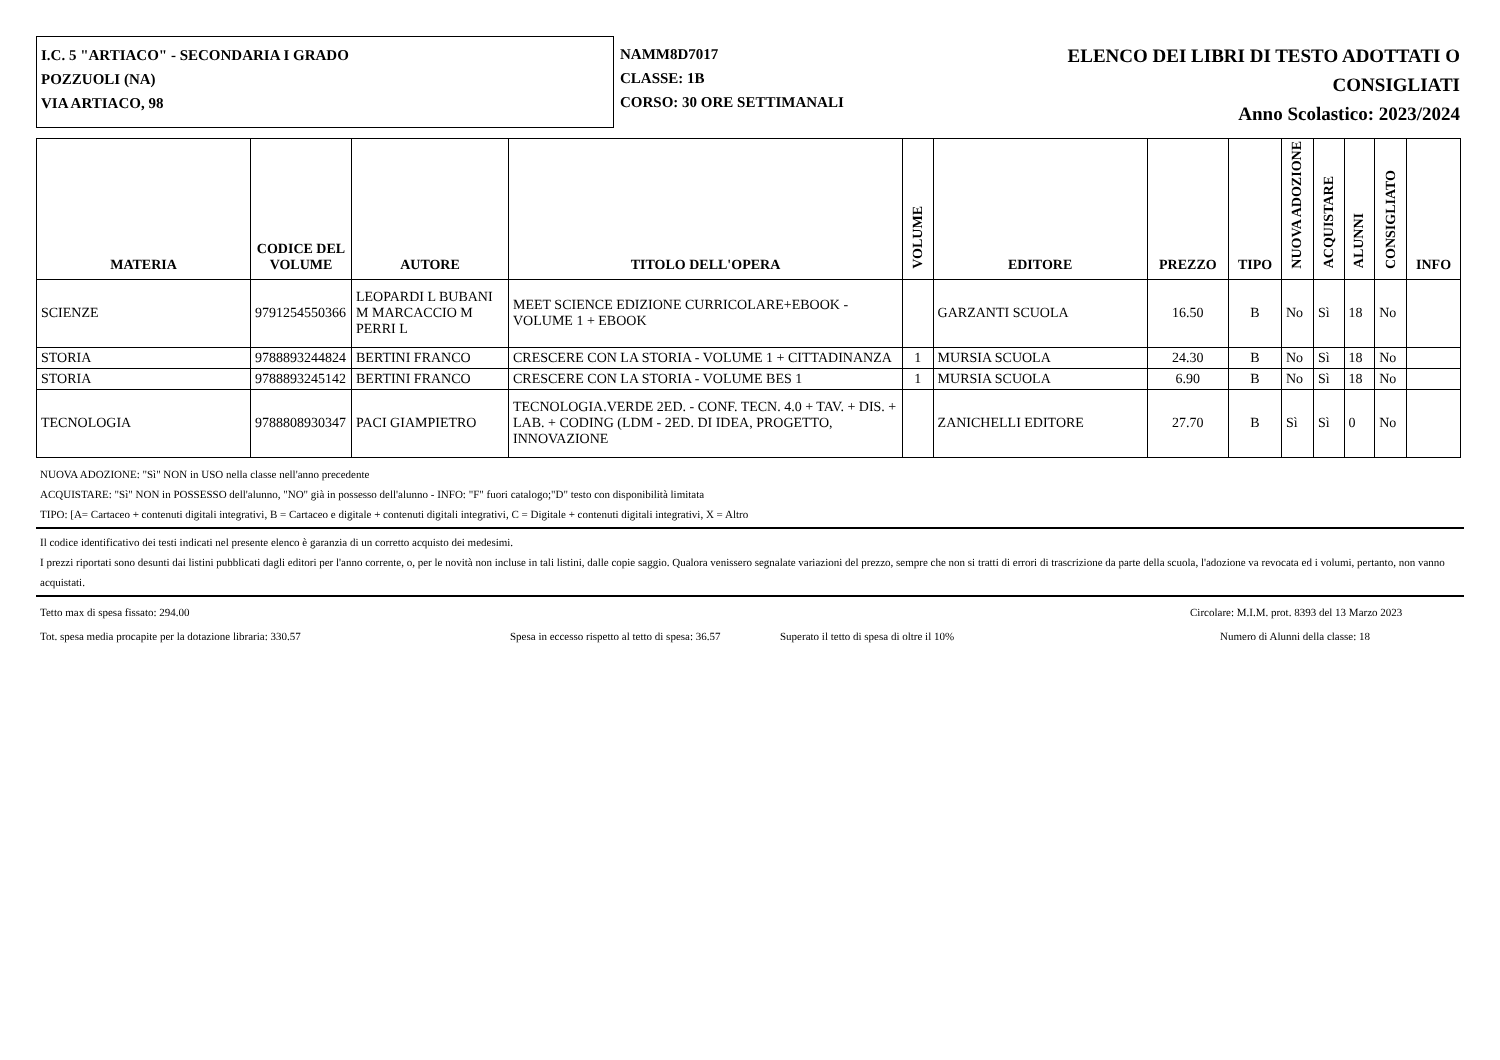I.C. 5 "ARTIACO" - SECONDARIA I GRADO
POZZUOLI (NA)
VIA ARTIACO, 98
NAMM8D7017
CLASSE: 1B
CORSO: 30 ORE SETTIMANALI
ELENCO DEI LIBRI DI TESTO ADOTTATI O
CONSIGLIATI
Anno Scolastico: 2023/2024
| MATERIA | CODICE DEL VOLUME | AUTORE | TITOLO DELL'OPERA | VOLUME | EDITORE | PREZZO | TIPO | NUOVA ADOZIONE | ACQUISTARE | ALUNNI | CONSIGLIATO | INFO |
| --- | --- | --- | --- | --- | --- | --- | --- | --- | --- | --- | --- | --- |
| SCIENZE | 9791254550366 | LEOPARDI L BUBANI M MARCACCIO M PERRI L | MEET SCIENCE EDIZIONE CURRICOLARE+EBOOK - VOLUME 1 + EBOOK | | GARZANTI SCUOLA | 16.50 | B | No | Sì | 18 | No | |
| STORIA | 9788893244824 | BERTINI FRANCO | CRESCERE CON LA STORIA - VOLUME 1 + CITTADINANZA | 1 | MURSIA SCUOLA | 24.30 | B | No | Sì | 18 | No | |
| STORIA | 9788893245142 | BERTINI FRANCO | CRESCERE CON LA STORIA - VOLUME BES 1 | 1 | MURSIA SCUOLA | 6.90 | B | No | Sì | 18 | No | |
| TECNOLOGIA | 9788808930347 | PACI GIAMPIETRO | TECNOLOGIA.VERDE 2ED. - CONF. TECN. 4.0 + TAV. + DIS. + LAB. + CODING (LDM - 2ED. DI IDEA, PROGETTO, INNOVAZIONE | | ZANICHELLI EDITORE | 27.70 | B | Sì | Sì | 0 | No | |
NUOVA ADOZIONE: "Sì" NON in USO nella classe nell'anno precedente
ACQUISTARE: "Sì" NON in POSSESSO dell'alunno, "NO" già in possesso dell'alunno - INFO: "F" fuori catalogo;"D" testo con disponibilità limitata
TIPO: [A= Cartaceo + contenuti digitali integrativi, B = Cartaceo e digitale + contenuti digitali integrativi, C = Digitale + contenuti digitali integrativi, X = Altro
Il codice identificativo dei testi indicati nel presente elenco è garanzia di un corretto acquisto dei medesimi.
I prezzi riportati sono desunti dai listini pubblicati dagli editori per l'anno corrente, o, per le novità non incluse in tali listini, dalle copie saggio. Qualora venissero segnalate variazioni del prezzo, sempre che non si tratti di errori di trascrizione da parte della scuola, l'adozione va revocata ed i volumi, pertanto, non vanno acquistati.
Tetto max di spesa fissato: 294.00 Circolare: M.I.M. prot. 8393 del 13 Marzo 2023
Tot. spesa media procapite per la dotazione libraria: 330.57 Spesa in eccesso rispetto al tetto di spesa: 36.57 Superato il tetto di spesa di oltre il 10% Numero di Alunni della classe: 18